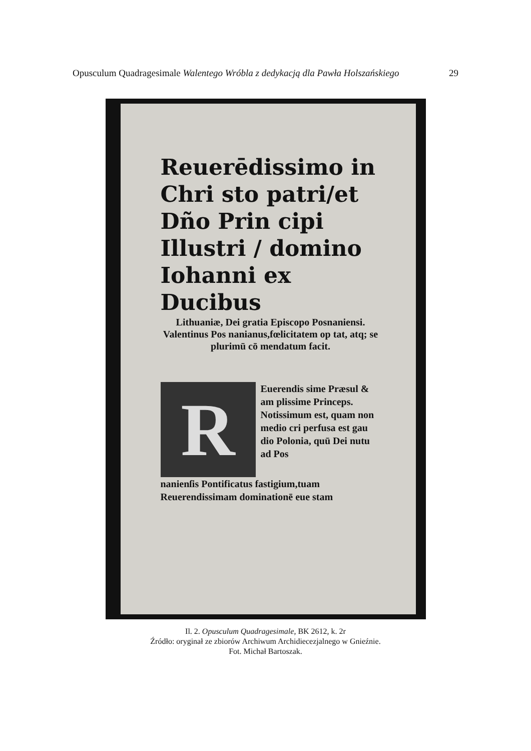Opusculum Quadragesimale Walentego Wróbla z dedykacją dla Pawła Holszańskiego 29
Reuerēdissimo in Chri sto patri/et Dño Prin cipi Illustri / domino Iohanni ex Ducibus
Lithuaniæ, Dei gratia Episcopo Posnaniensi. Valentinus Pos nanianus,fœlicitatem op tat, atq; se plurimū cō mendatum facit.
R
Euerendis sime Præsul & am plissime Princeps. Notissimum est, quam non medio cri perfusa est gau dio Polonia, quū Dei nutu ad Pos
nanienſis Pontificatus fastigium,tuam Reuerendissimam dominationē eue stam
Il. 2. Opusculum Quadragesimale, BK 2612, k. 2r
Źródło: oryginał ze zbiorów Archiwum Archidiecezjalnego w Gnieźnie.
Fot. Michał Bartoszak.